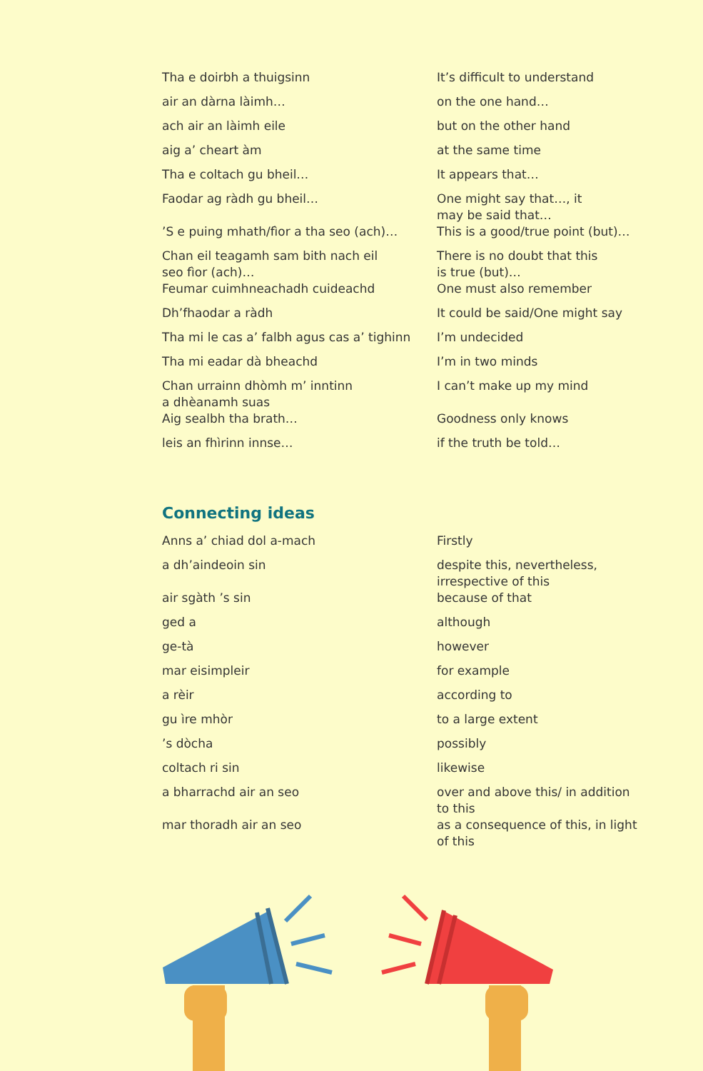| Tha e doirbh a thuigsinn | It’s difficult to understand |
| air an dàrna làimh… | on the one hand… |
| ach air an làimh eile | but on the other hand |
| aig a’ cheart àm | at the same time |
| Tha e coltach gu bheil… | It appears that… |
| Faodar ag ràdh gu bheil… | One might say that…, it may be said that… |
| ’S e puing mhath/fìor a tha seo (ach)… | This is a good/true point (but)… |
| Chan eil teagamh sam bith nach eil seo fìor (ach)… | There is no doubt that this is true (but)… |
| Feumar cuimhneachadh cuideachd | One must also remember |
| Dh’fhaodar a ràdh | It could be said/One might say |
| Tha mi le cas a’ falbh agus cas a’ tighinn | I’m undecided |
| Tha mi eadar dà bheachd | I’m in two minds |
| Chan urrainn dhòmh m’ inntinn a dhèanamh suas | I can’t make up my mind |
| Aig sealbh tha brath… | Goodness only knows |
| leis an fhìrinn innse… | if the truth be told… |
Connecting ideas
| Anns a’ chiad dol a-mach | Firstly |
| a dh’aindeoin sin | despite this, nevertheless, irrespective of this |
| air sgàth ’s sin | because of that |
| ged a | although |
| ge-tà | however |
| mar eisimpleir | for example |
| a rèir | according to |
| gu ìre mhòr | to a large extent |
| ’s dòcha | possibly |
| coltach ri sin | likewise |
| a bharrachd air an seo | over and above this/ in addition to this |
| mar thoradh air an seo | as a consequence of this, in light of this |